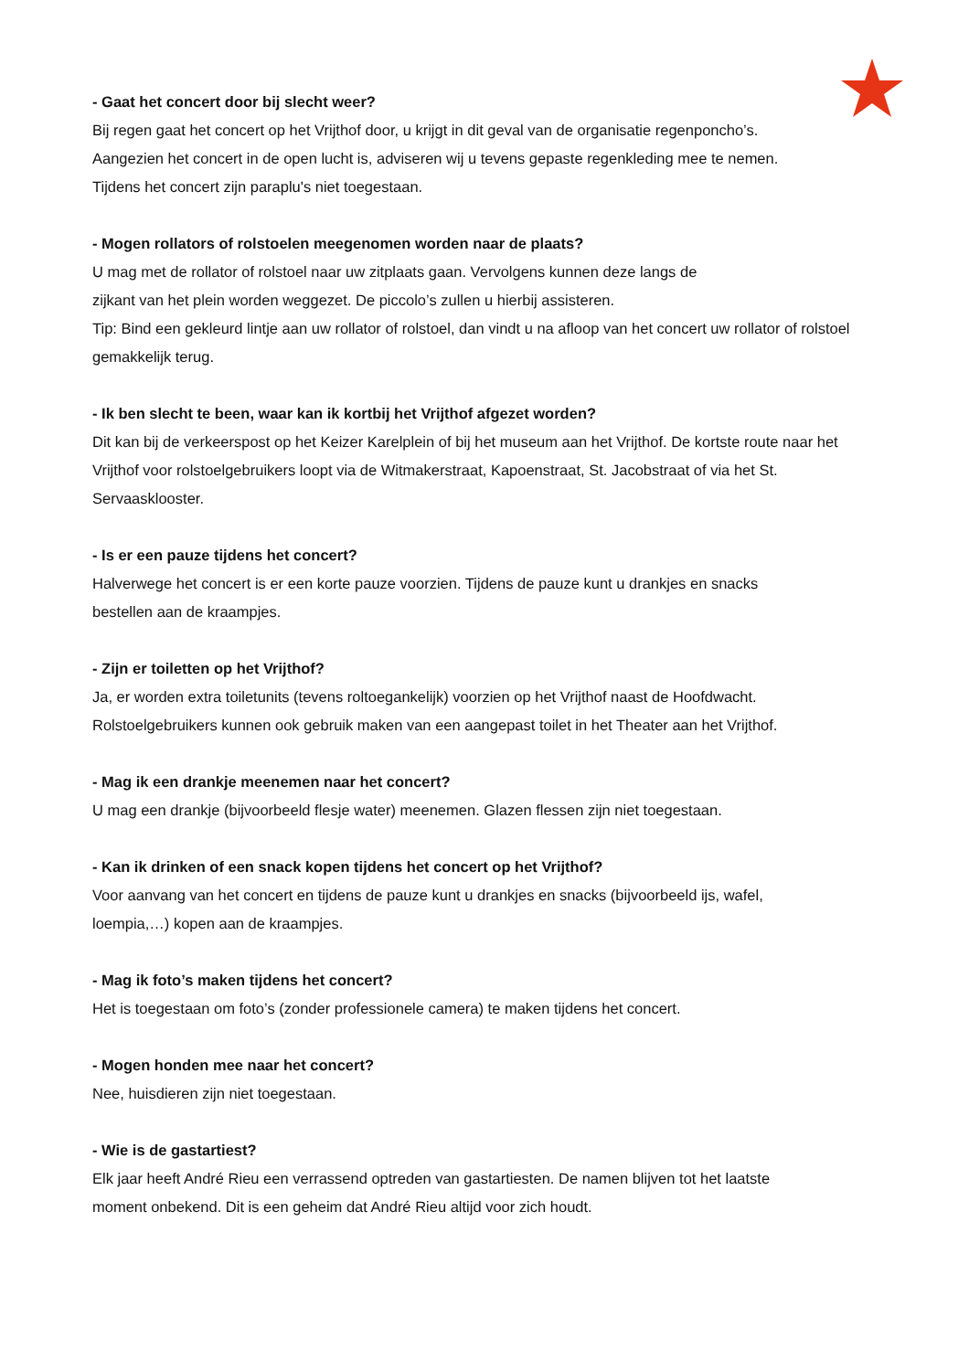- Gaat het concert door bij slecht weer?
Bij regen gaat het concert op het Vrijthof door, u krijgt in dit geval van de organisatie regenponcho’s.
Aangezien het concert in de open lucht is, adviseren wij u tevens gepaste regenkleding mee te nemen.
Tijdens het concert zijn paraplu's niet toegestaan.
- Mogen rollators of rolstoelen meegenomen worden naar de plaats?
U mag met de rollator of rolstoel naar uw zitplaats gaan. Vervolgens kunnen deze langs de
zijkant van het plein worden weggezet. De piccolo’s zullen u hierbij assisteren.
Tip: Bind een gekleurd lintje aan uw rollator of rolstoel, dan vindt u na afloop van het concert uw rollator of rolstoel gemakkelijk terug.
- Ik ben slecht te been, waar kan ik kortbij het Vrijthof afgezet worden?
Dit kan bij de verkeerspost op het Keizer Karelplein of bij het museum aan het Vrijthof. De kortste route naar het Vrijthof voor rolstoelgebruikers loopt via de Witmakerstraat, Kapoenstraat, St. Jacobstraat of via het St. Servaasklooster.
- Is er een pauze tijdens het concert?
Halverwege het concert is er een korte pauze voorzien. Tijdens de pauze kunt u drankjes en snacks
bestellen aan de kraampjes.
- Zijn er toiletten op het Vrijthof?
Ja, er worden extra toiletunits (tevens roltoegankelijk) voorzien op het Vrijthof naast de Hoofdwacht.
Rolstoelgebruikers kunnen ook gebruik maken van een aangepast toilet in het Theater aan het Vrijthof.
- Mag ik een drankje meenemen naar het concert?
U mag een drankje (bijvoorbeeld flesje water) meenemen. Glazen flessen zijn niet toegestaan.
- Kan ik drinken of een snack kopen tijdens het concert op het Vrijthof?
Voor aanvang van het concert en tijdens de pauze kunt u drankjes en snacks (bijvoorbeeld ijs, wafel,
loempia,…) kopen aan de kraampjes.
- Mag ik foto’s maken tijdens het concert?
Het is toegestaan om foto’s (zonder professionele camera) te maken tijdens het concert.
- Mogen honden mee naar het concert?
Nee, huisdieren zijn niet toegestaan.
- Wie is de gastartiest?
Elk jaar heeft André Rieu een verrassend optreden van gastartiesten. De namen blijven tot het laatste
moment onbekend. Dit is een geheim dat André Rieu altijd voor zich houdt.